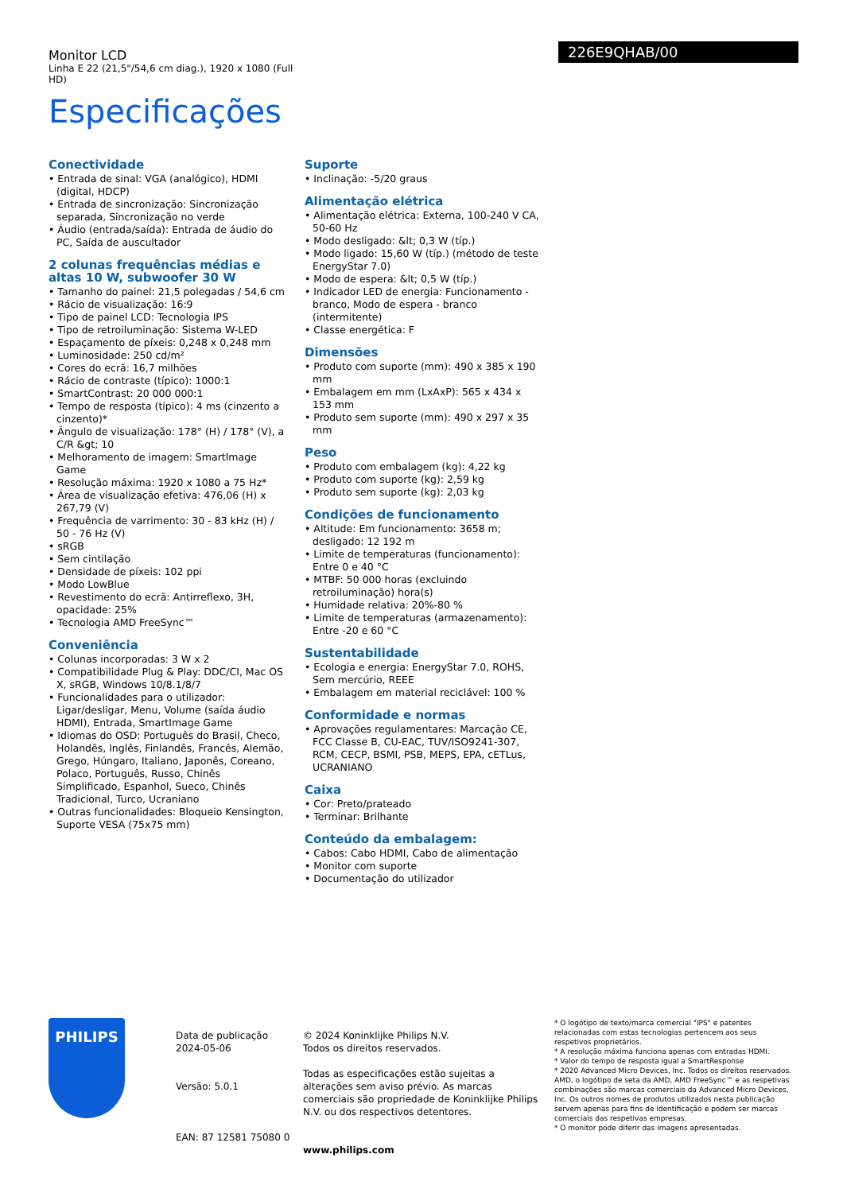Monitor LCD
Linha E 22 (21,5"/54,6 cm diag.), 1920 x 1080 (Full HD)
Especificações
226E9QHAB/00
Conectividade
• Entrada de sinal: VGA (analógico), HDMI (digital, HDCP)
• Entrada de sincronização: Sincronização separada, Sincronização no verde
• Áudio (entrada/saída): Entrada de áudio do PC, Saída de auscultador
2 colunas frequências médias e altas 10 W, subwoofer 30 W
• Tamanho do painel: 21,5 polegadas / 54,6 cm
• Rácio de visualização: 16:9
• Tipo de painel LCD: Tecnologia IPS
• Tipo de retroiluminação: Sistema W-LED
• Espaçamento de píxeis: 0,248 x 0,248 mm
• Luminosidade: 250 cd/m²
• Cores do ecrã: 16,7 milhões
• Rácio de contraste (típico): 1000:1
• SmartContrast: 20 000 000:1
• Tempo de resposta (típico): 4 ms (cinzento a cinzento)*
• Ângulo de visualização: 178° (H) / 178° (V), a C/R &gt; 10
• Melhoramento de imagem: SmartImage Game
• Resolução máxima: 1920 x 1080 a 75 Hz*
• Área de visualização efetiva: 476,06 (H) x 267,79 (V)
• Frequência de varrimento: 30 - 83 kHz (H) / 50 - 76 Hz (V)
• sRGB
• Sem cintilação
• Densidade de píxeis: 102 ppi
• Modo LowBlue
• Revestimento do ecrã: Antirreflexo, 3H, opacidade: 25%
• Tecnologia AMD FreeSync™
Conveniência
• Colunas incorporadas: 3 W x 2
• Compatibilidade Plug & Play: DDC/CI, Mac OS X, sRGB, Windows 10/8.1/8/7
• Funcionalidades para o utilizador: Ligar/desligar, Menu, Volume (saída áudio HDMI), Entrada, SmartImage Game
• Idiomas do OSD: Português do Brasil, Checo, Holandês, Inglês, Finlandês, Francês, Alemão, Grego, Húngaro, Italiano, Japonês, Coreano, Polaco, Português, Russo, Chinês Simplificado, Espanhol, Sueco, Chinês Tradicional, Turco, Ucraniano
• Outras funcionalidades: Bloqueio Kensington, Suporte VESA (75x75 mm)
Suporte
• Inclinação: -5/20 graus
Alimentação elétrica
• Alimentação elétrica: Externa, 100-240 V CA, 50-60 Hz
• Modo desligado: &lt; 0,3 W (típ.)
• Modo ligado: 15,60 W (típ.) (método de teste EnergyStar 7.0)
• Modo de espera: &lt; 0,5 W (típ.)
• Indicador LED de energia: Funcionamento - branco, Modo de espera - branco (intermitente)
• Classe energética: F
Dimensões
• Produto com suporte (mm): 490 x 385 x 190 mm
• Embalagem em mm (LxAxP): 565 x 434 x 153 mm
• Produto sem suporte (mm): 490 x 297 x 35 mm
Peso
• Produto com embalagem (kg): 4,22 kg
• Produto com suporte (kg): 2,59 kg
• Produto sem suporte (kg): 2,03 kg
Condições de funcionamento
• Altitude: Em funcionamento: 3658 m; desligado: 12 192 m
• Limite de temperaturas (funcionamento): Entre 0 e 40 °C
• MTBF: 50 000 horas (excluindo retroiluminação) hora(s)
• Humidade relativa: 20%-80 %
• Limite de temperaturas (armazenamento): Entre -20 e 60 °C
Sustentabilidade
• Ecologia e energia: EnergyStar 7.0, ROHS, Sem mercúrio, REEE
• Embalagem em material reciclável: 100 %
Conformidade e normas
• Aprovações regulamentares: Marcação CE, FCC Classe B, CU-EAC, TUV/ISO9241-307, RCM, CECP, BSMI, PSB, MEPS, EPA, cETLus, UCRANIANO
Caixa
• Cor: Preto/prateado
• Terminar: Brilhante
Conteúdo da embalagem:
• Cabos: Cabo HDMI, Cabo de alimentação
• Monitor com suporte
• Documentação do utilizador
PHILIPS
Data de publicação
2024-05-06
Versão: 5.0.1
EAN: 87 12581 75080 0
© 2024 Koninklijke Philips N.V.
Todos os direitos reservados.
Todas as especificações estão sujeitas a alterações sem aviso prévio. As marcas comerciais são propriedade de Koninklijke Philips N.V. ou dos respectivos detentores.
www.philips.com
* O logótipo de texto/marca comercial "IPS" e patentes relacionadas com estas tecnologias pertencem aos seus respetivos proprietários.
* A resolução máxima funciona apenas com entradas HDMI.
* Valor do tempo de resposta igual a SmartResponse
* 2020 Advanced Micro Devices, Inc. Todos os direitos reservados. AMD, o logótipo de seta da AMD, AMD FreeSync™ e as respetivas combinações são marcas comerciais da Advanced Micro Devices, Inc. Os outros nomes de produtos utilizados nesta publicação servem apenas para fins de identificação e podem ser marcas comerciais das respetivas empresas.
* O monitor pode diferir das imagens apresentadas.